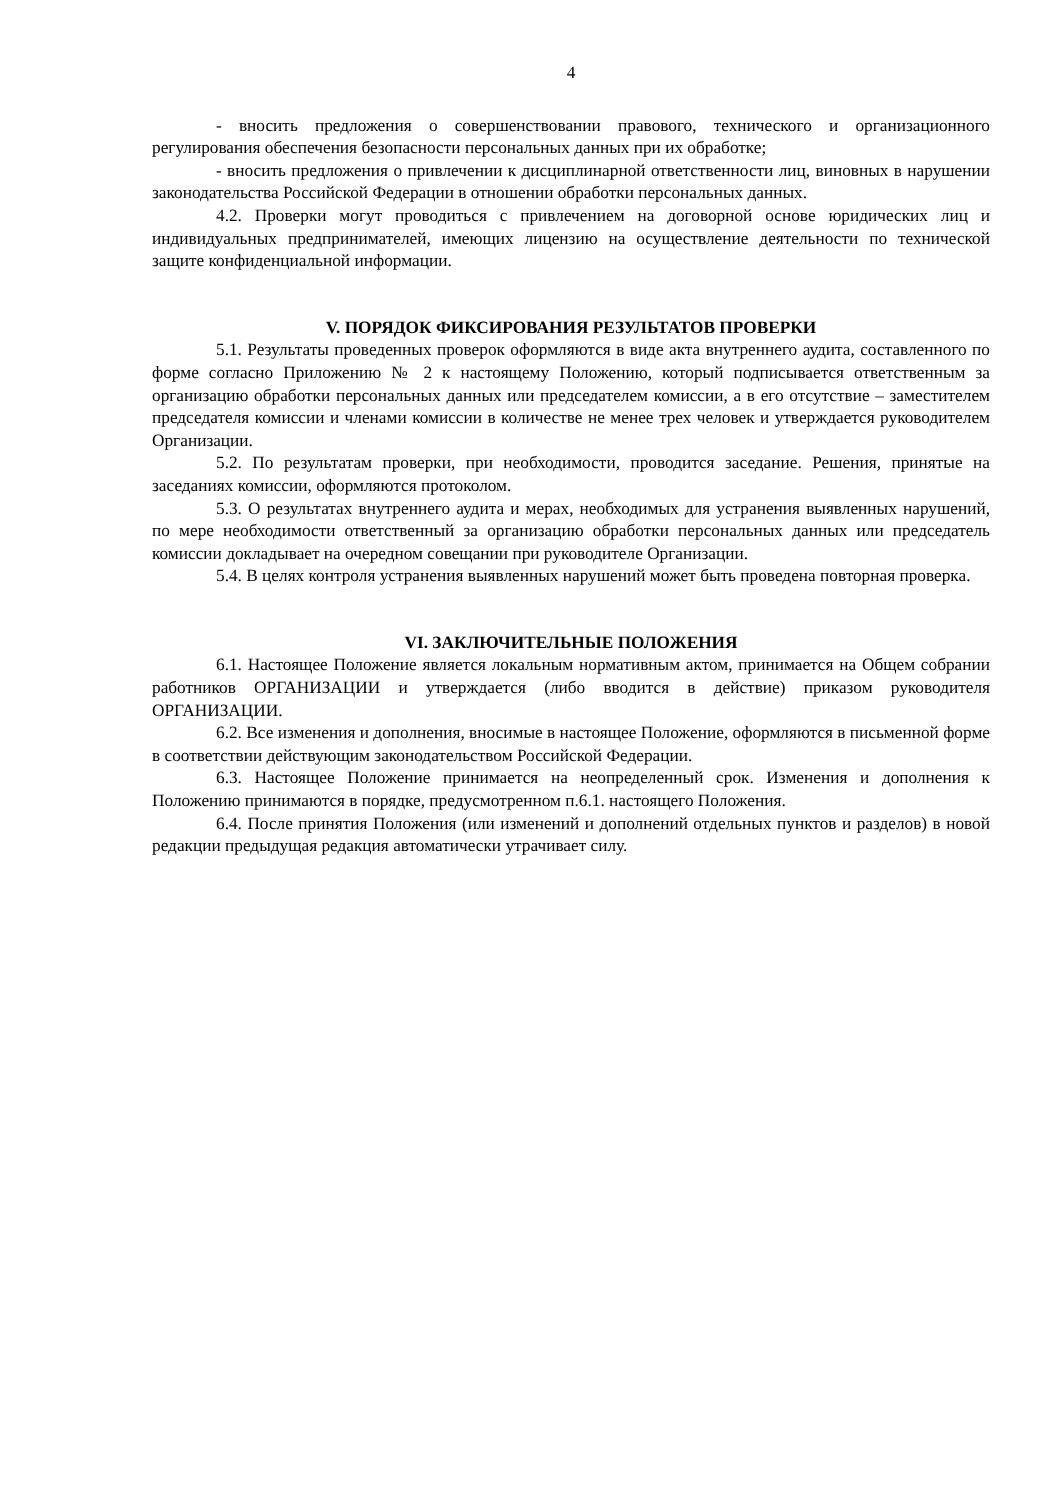4
- вносить предложения о совершенствовании правового, технического и организационного регулирования обеспечения безопасности персональных данных при их обработке;
- вносить предложения о привлечении к дисциплинарной ответственности лиц, виновных в нарушении законодательства Российской Федерации в отношении обработки персональных данных.
4.2. Проверки могут проводиться с привлечением на договорной основе юридических лиц и индивидуальных предпринимателей, имеющих лицензию на осуществление деятельности по технической защите конфиденциальной информации.
V. ПОРЯДОК ФИКСИРОВАНИЯ РЕЗУЛЬТАТОВ ПРОВЕРКИ
5.1. Результаты проведенных проверок оформляются в виде акта внутреннего аудита, составленного по форме согласно Приложению № 2 к настоящему Положению, который подписывается ответственным за организацию обработки персональных данных или председателем комиссии, а в его отсутствие – заместителем председателя комиссии и членами комиссии в количестве не менее трех человек и утверждается руководителем Организации.
5.2. По результатам проверки, при необходимости, проводится заседание. Решения, принятые на заседаниях комиссии, оформляются протоколом.
5.3. О результатах внутреннего аудита и мерах, необходимых для устранения выявленных нарушений, по мере необходимости ответственный за организацию обработки персональных данных или председатель комиссии докладывает на очередном совещании при руководителе Организации.
5.4. В целях контроля устранения выявленных нарушений может быть проведена повторная проверка.
VI. ЗАКЛЮЧИТЕЛЬНЫЕ ПОЛОЖЕНИЯ
6.1. Настоящее Положение является локальным нормативным актом, принимается на Общем собрании работников ОРГАНИЗАЦИИ и утверждается (либо вводится в действие) приказом руководителя ОРГАНИЗАЦИИ.
6.2. Все изменения и дополнения, вносимые в настоящее Положение, оформляются в письменной форме в соответствии действующим законодательством Российской Федерации.
6.3. Настоящее Положение принимается на неопределенный срок. Изменения и дополнения к Положению принимаются в порядке, предусмотренном п.6.1. настоящего Положения.
6.4. После принятия Положения (или изменений и дополнений отдельных пунктов и разделов) в новой редакции предыдущая редакция автоматически утрачивает силу.